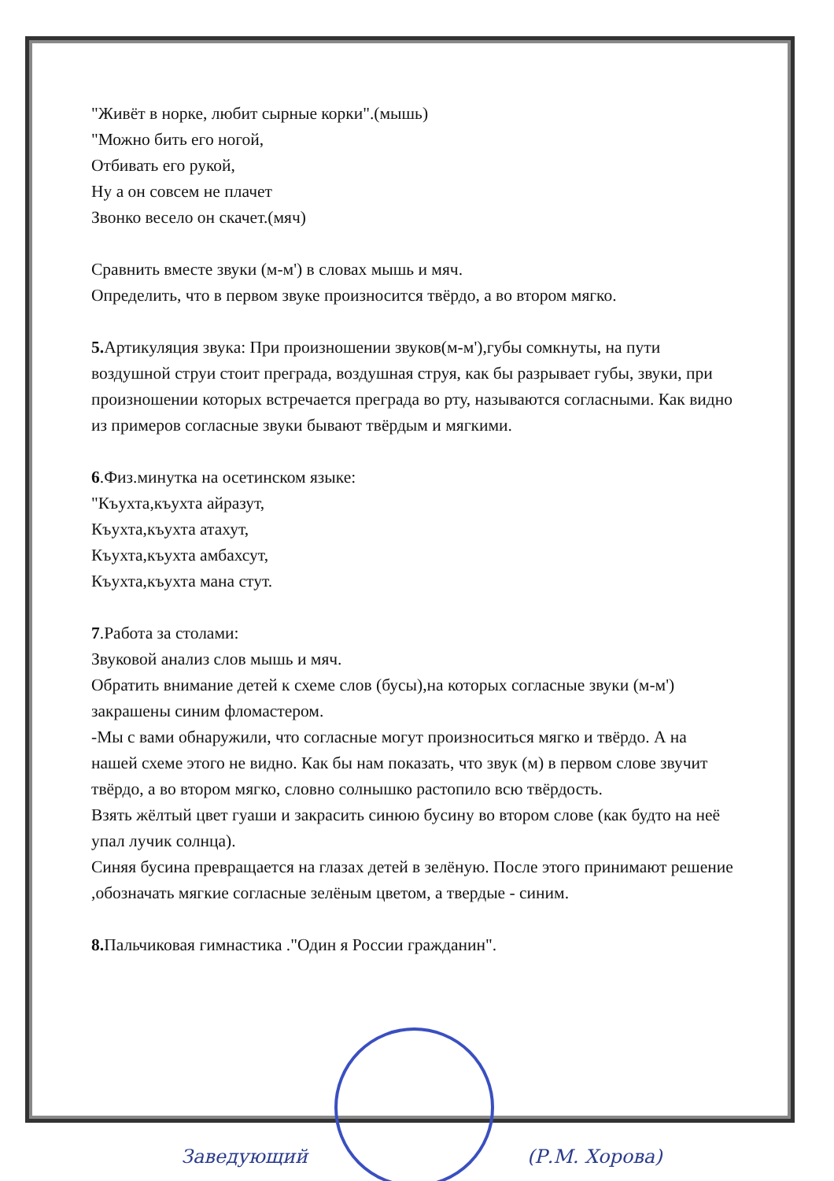"Живёт в норке, любит сырные корки".(мышь)
"Можно бить его ногой,
Отбивать его рукой,
Ну а он совсем не плачет
Звонко весело он скачет.(мяч)
Сравнить вместе звуки (м-м') в словах мышь и мяч.
Определить, что в первом звуке произносится твёрдо, а во втором мягко.
5. Артикуляция звука: При произношении звуков(м-м'),губы сомкнуты, на пути воздушной струи стоит преграда, воздушная струя, как бы разрывает губы, звуки, при произношении которых встречается преграда во рту, называются согласными. Как видно из примеров согласные звуки бывают твёрдым и мягкими.
6.Физ.минутка на осетинском языке:
"Къухта,къухта айразут,
Къухта,къухта атахут,
Къухта,къухта амбахсут,
Къухта,къухта мана стут.
7.Работа за столами:
Звуковой анализ слов мышь и мяч.
Обратить внимание детей к схеме слов (бусы),на которых согласные звуки (м-м') закрашены синим фломастером.
-Мы с вами обнаружили, что согласные могут произноситься мягко и твёрдо. А на нашей схеме этого не видно. Как бы нам показать, что звук (м) в первом слове звучит твёрдо, а во втором мягко, словно солнышко растопило всю твёрдость.
Взять жёлтый цвет гуаши и закрасить синюю бусину во втором слове (как будто на неё упал лучик солнца).
Синяя бусина превращается на глазах детей в зелёную. После этого принимают решение ,обозначать мягкие согласные зелёным цветом, а твердые - синим.
8. Пальчиковая гимнастика ."Один я России гражданин".
Заведующий (Р.М. Хорова)